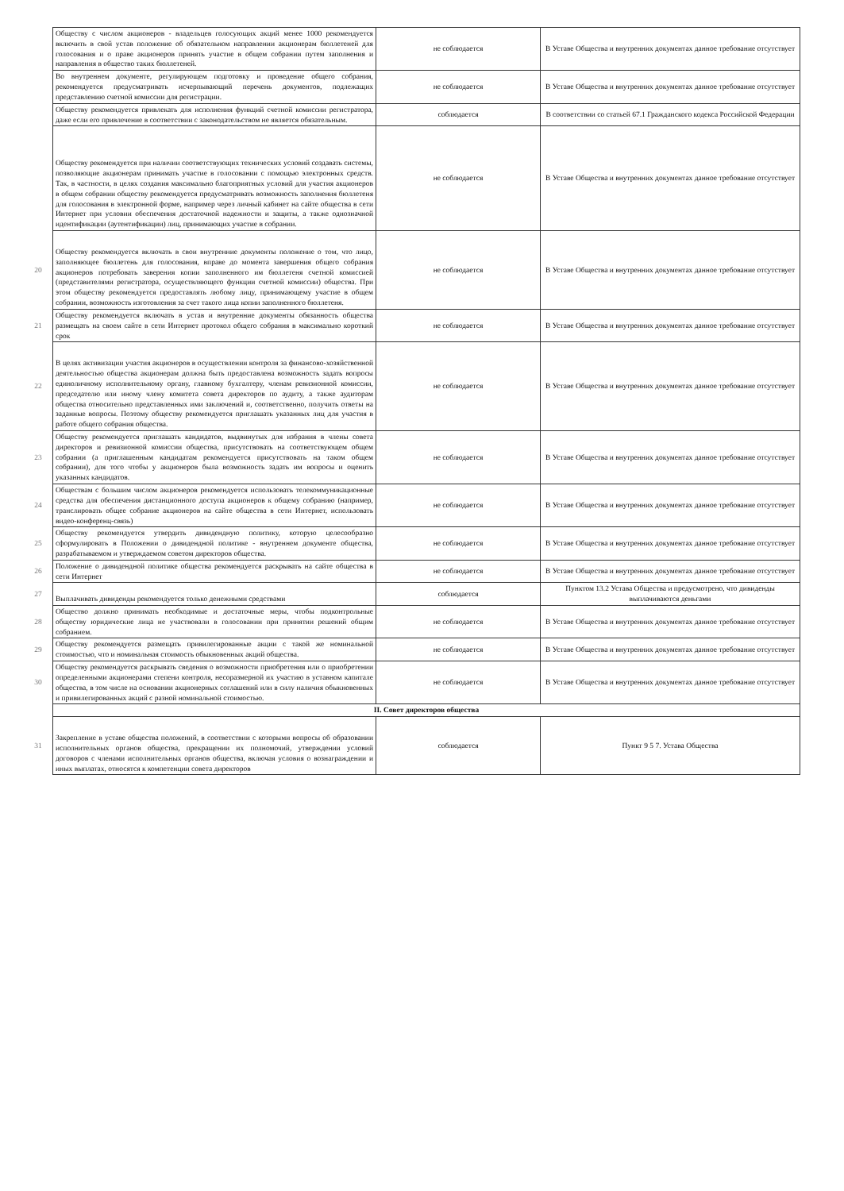| | Обществу с числом акционеров - владельцев голосующих акций менее 1000 рекомендуется включить в свой устав положение об обязательном направлении акционерам бюллетеней для голосования и о праве акционеров принять участие в общем собрании путем заполнения и направления в общество таких бюллетеней. | не соблюдается | В Уставе Общества и внутренних документах данное требование отсутствует |
| | Во внутреннем документе, регулирующем подготовку и проведение общего собрания, рекомендуется предусматривать исчерпывающий перечень документов, подлежащих представлению счетной комиссии для регистрации. | не соблюдается | В Уставе Общества и внутренних документах данное требование отсутствует |
| | Обществу рекомендуется привлекать для исполнения функций счетной комиссии регистратора, даже если его привлечение в соответствии с законодательством не является обязательным. | соблюдается | В соответствии со статьей 67.1 Гражданского кодекса Российской Федерации |
| | Обществу рекомендуется при наличии соответствующих технических условий создавать системы, позволяющие акционерам принимать участие в голосовании с помощью электронных средств. Так, в частности, в целях создания максимально благоприятных условий для участия акционеров в общем собрании обществу рекомендуется предусматривать возможность заполнения бюллетеня для голосования в электронной форме, например через личный кабинет на сайте общества в сети Интернет при условии обеспечения достаточной надежности и защиты, а также однозначной идентификации (аутентификации) лиц, принимающих участие в собрании. | не соблюдается | В Уставе Общества и внутренних документах данное требование отсутствует |
| 20 | Обществу рекомендуется включать в свои внутренние документы положение о том, что лицо, заполняющее бюллетень для голосования, вправе до момента завершения общего собрания акционеров потребовать заверения копии заполненного им бюллетеня счетной комиссией (представителями регистратора, осуществляющего функции счетной комиссии) общества. При этом обществу рекомендуется предоставлять любому лицу, принимающему участие в общем собрании, возможность изготовления за счет такого лица копии заполненного бюллетеня. | не соблюдается | В Уставе Общества и внутренних документах данное требование отсутствует |
| 21 | Обществу рекомендуется включать в устав и внутренние документы обязанность общества размещать на своем сайте в сети Интернет протокол общего собрания в максимально короткий срок | не соблюдается | В Уставе Общества и внутренних документах данное требование отсутствует |
| 22 | В целях активизации участия акционеров в осуществлении контроля за финансово-хозяйственной деятельностью общества акционерам должна быть предоставлена возможность задать вопросы единоличному исполнительному органу, главному бухгалтеру, членам ревизионной комиссии, председателю или иному члену комитета совета директоров по аудиту, а также аудиторам общества относительно представленных ими заключений и, соответственно, получить ответы на заданные вопросы. Поэтому обществу рекомендуется приглашать указанных лиц для участия в работе общего собрания общества. | не соблюдается | В Уставе Общества и внутренних документах данное требование отсутствует |
| 23 | Обществу рекомендуется приглашать кандидатов, выдвинутых для избрания в члены совета директоров и ревизионной комиссии общества, присутствовать на соответствующем общем собрании (а приглашенным кандидатам рекомендуется присутствовать на таком общем собрании), для того чтобы у акционеров была возможность задать им вопросы и оценить указанных кандидатов. | не соблюдается | В Уставе Общества и внутренних документах данное требование отсутствует |
| 24 | Обществам с большим числом акционеров рекомендуется использовать телекоммуникационные средства для обеспечения дистанционного доступа акционеров к общему собранию (например, транслировать общее собрание акционеров на сайте общества в сети Интернет, использовать видео-конференц-связь) | не соблюдается | В Уставе Общества и внутренних документах данное требование отсутствует |
| 25 | Обществу рекомендуется утвердить дивидендную политику, которую целесообразно сформулировать в Положении о дивидендной политике - внутреннем документе общества, разрабатываемом и утверждаемом советом директоров общества. | не соблюдается | В Уставе Общества и внутренних документах данное требование отсутствует |
| 26 | Положение о дивидендной политике общества рекомендуется раскрывать на сайте общества в сети Интернет | не соблюдается | В Уставе Общества и внутренних документах данное требование отсутствует |
| 27 | Выплачивать дивиденды рекомендуется только денежными средствами | соблюдается | Пунктом 13.2 Устава Общества и предусмотрено, что дивиденды выплачиваются деньгами |
| 28 | Общество должно принимать необходимые и достаточные меры, чтобы подконтрольные обществу юридические лица не участвовали в голосовании при принятии решений общим собранием. | не соблюдается | В Уставе Общества и внутренних документах данное требование отсутствует |
| 29 | Обществу рекомендуется размещать привилегированные акции с такой же номинальной стоимостью, что и номинальная стоимость обыкновенных акций общества. | не соблюдается | В Уставе Общества и внутренних документах данное требование отсутствует |
| 30 | Обществу рекомендуется раскрывать сведения о возможности приобретения или о приобретении определенными акционерами степени контроля, несоразмерной их участию в уставном капитале общества, в том числе на основании акционерных соглашений или в силу наличия обыкновенных и привилегированных акций с разной номинальной стоимостью. | не соблюдается | В Уставе Общества и внутренних документах данное требование отсутствует |
| | II. Совет директоров общества | | |
| 31 | Закрепление в уставе общества положений, в соответствии с которыми вопросы об образовании исполнительных органов общества, прекращении их полномочий, утверждении условий договоров с членами исполнительных органов общества, включая условия о вознаграждении и иных выплатах, относятся к компетенции совета директоров | соблюдается | Пункт 9 5 7. Устава Общества |